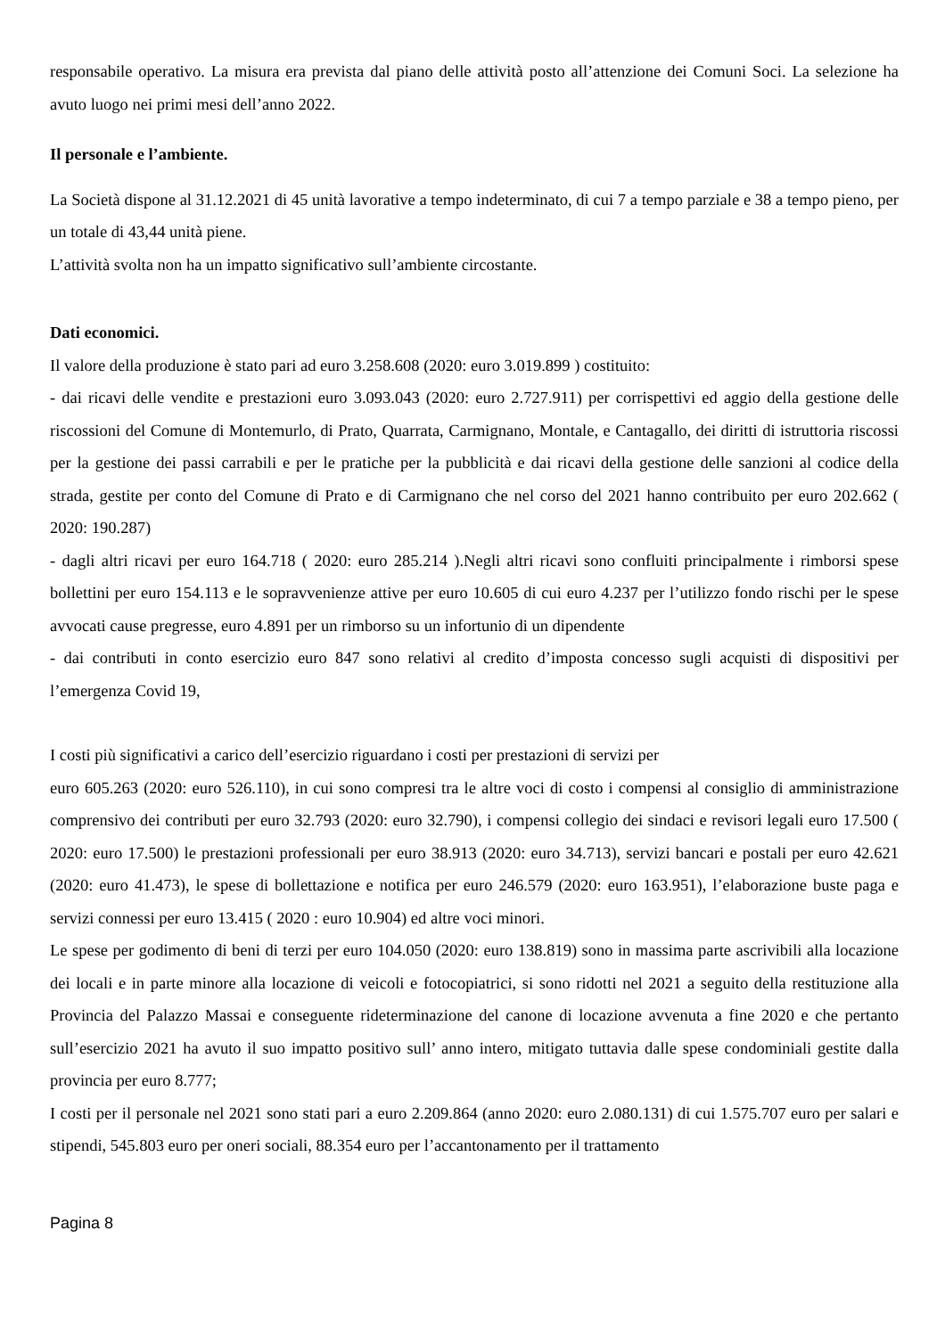responsabile operativo. La misura era prevista dal piano delle attività posto all’attenzione dei Comuni Soci. La selezione ha avuto luogo nei primi mesi dell’anno 2022.
Il personale e l’ambiente.
La Società dispone al 31.12.2021 di 45 unità lavorative a tempo indeterminato, di cui 7 a tempo parziale e 38 a tempo pieno, per un totale di 43,44 unità piene.
L’attività svolta non ha un impatto significativo sull’ambiente circostante.
Dati economici.
Il valore della produzione è stato pari ad euro 3.258.608 (2020: euro 3.019.899 ) costituito:
- dai ricavi delle vendite e prestazioni euro 3.093.043 (2020: euro 2.727.911) per corrispettivi ed aggio della gestione delle riscossioni del Comune di Montemurlo, di Prato, Quarrata, Carmignano, Montale, e Cantagallo, dei diritti di istruttoria riscossi per la gestione dei passi carrabili e per le pratiche per la pubblicità e dai ricavi della gestione delle sanzioni al codice della strada, gestite per conto del Comune di Prato e di Carmignano che nel corso del 2021 hanno contribuito per euro 202.662 ( 2020: 190.287)
- dagli altri ricavi per euro 164.718 ( 2020: euro 285.214 ).Negli altri ricavi sono confluiti principalmente i rimborsi spese bollettini per euro 154.113 e le sopravvenienze attive per euro 10.605 di cui euro 4.237 per l’utilizzo fondo rischi per le spese avvocati cause pregresse, euro 4.891 per un rimborso su un infortunio di un dipendente
- dai contributi in conto esercizio euro 847 sono relativi al credito d’imposta concesso sugli acquisti di dispositivi per l’emergenza Covid 19,
I costi più significativi a carico dell’esercizio riguardano i costi per prestazioni di servizi per
euro 605.263 (2020: euro 526.110), in cui sono compresi tra le altre voci di costo i compensi al consiglio di amministrazione comprensivo dei contributi per euro 32.793 (2020: euro 32.790), i compensi collegio dei sindaci e revisori legali euro 17.500 ( 2020: euro 17.500) le prestazioni professionali per euro 38.913 (2020: euro 34.713), servizi bancari e postali per euro 42.621 (2020: euro 41.473), le spese di bollettazione e notifica per euro 246.579 (2020: euro 163.951), l’elaborazione buste paga e servizi connessi per euro 13.415 ( 2020 : euro 10.904) ed altre voci minori.
Le spese per godimento di beni di terzi per euro 104.050 (2020: euro 138.819) sono in massima parte ascrivibili alla locazione dei locali e in parte minore alla locazione di veicoli e fotocopiatrici, si sono ridotti nel 2021 a seguito della restituzione alla Provincia del Palazzo Massai e conseguente rideterminazione del canone di locazione avvenuta a fine 2020 e che pertanto sull’esercizio 2021 ha avuto il suo impatto positivo sull’ anno intero, mitigato tuttavia dalle spese condominiali gestite dalla provincia per euro 8.777;
I costi per il personale nel 2021 sono stati pari a euro 2.209.864 (anno 2020: euro 2.080.131) di cui 1.575.707 euro per salari e stipendi, 545.803 euro per oneri sociali, 88.354 euro per l’accantonamento per il trattamento
Pagina 8